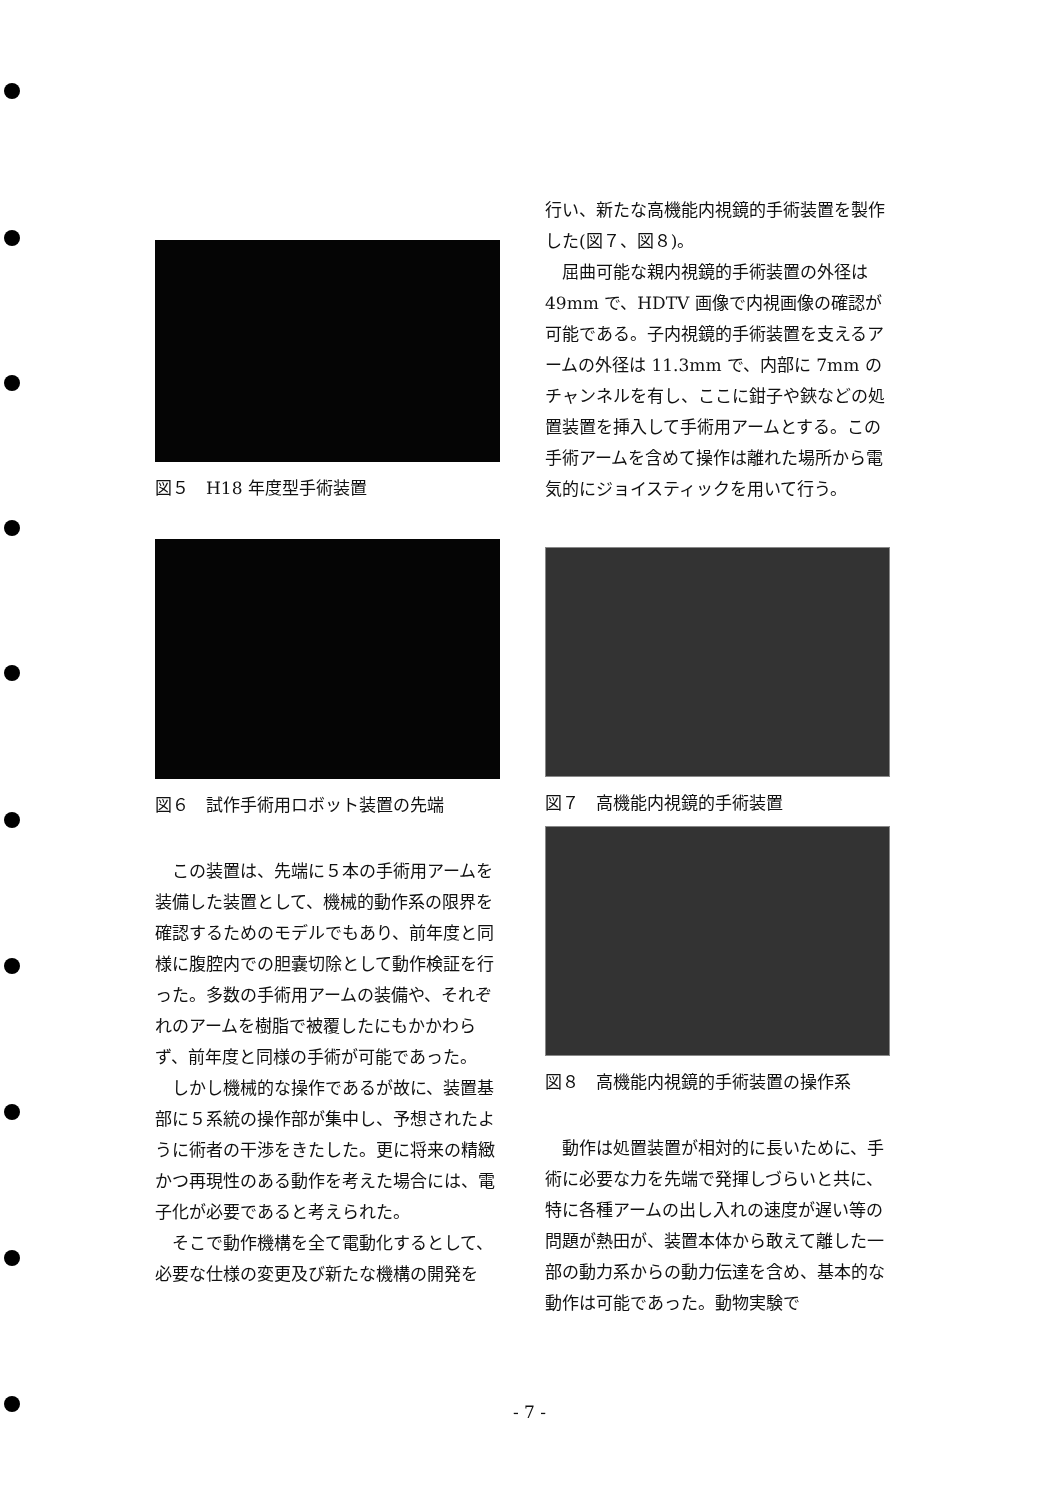図５　H18 年度型手術装置
図６　試作手術用ロボット装置の先端
この装置は、先端に５本の手術用アームを装備した装置として、機械的動作系の限界を確認するためのモデルでもあり、前年度と同様に腹腔内での胆嚢切除として動作検証を行った。多数の手術用アームの装備や、それぞれのアームを樹脂で被覆したにもかかわらず、前年度と同様の手術が可能であった。
しかし機械的な操作であるが故に、装置基部に５系統の操作部が集中し、予想されたように術者の干渉をきたした。更に将来の精緻かつ再現性のある動作を考えた場合には、電子化が必要であると考えられた。
そこで動作機構を全て電動化するとして、必要な仕様の変更及び新たな機構の開発を
行い、新たな高機能内視鏡的手術装置を製作した(図７、図８)。
屈曲可能な親内視鏡的手術装置の外径は49mm で、HDTV 画像で内視画像の確認が可能である。子内視鏡的手術装置を支えるアームの外径は 11.3mm で、内部に 7mm のチャンネルを有し、ここに鉗子や鋏などの処置装置を挿入して手術用アームとする。この手術アームを含めて操作は離れた場所から電気的にジョイスティックを用いて行う。
図７　高機能内視鏡的手術装置
図８　高機能内視鏡的手術装置の操作系
動作は処置装置が相対的に長いために、手術に必要な力を先端で発揮しづらいと共に、特に各種アームの出し入れの速度が遅い等の問題が熱田が、装置本体から敢えて離した一部の動力系からの動力伝達を含め、基本的な動作は可能であった。動物実験で
- 7 -